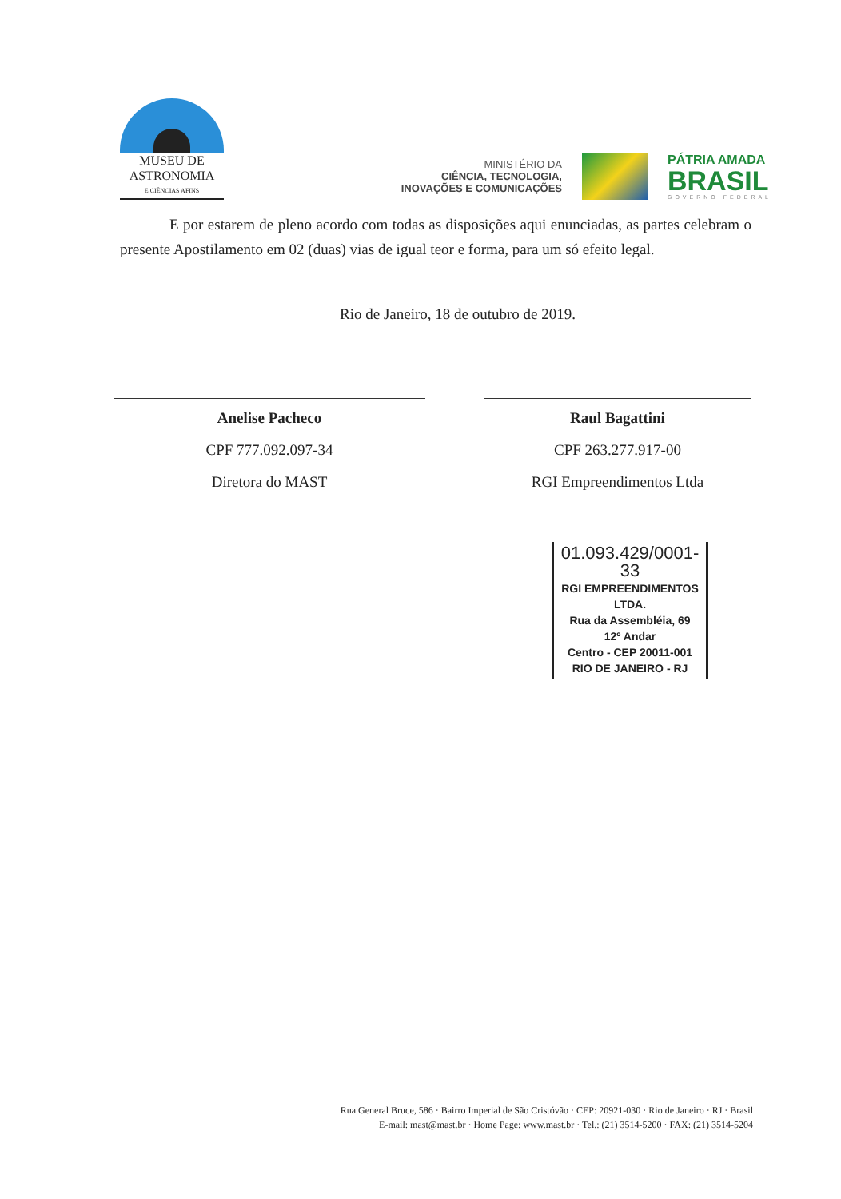MUSEU DE
ASTRONOMIA
E CIÊNCIAS AFINS
MINISTÉRIO DA
CIÊNCIA, TECNOLOGIA,
INOVAÇÕES E COMUNICAÇÕES
PÁTRIA AMADA
BRASIL
GOVERNO FEDERAL
E por estarem de pleno acordo com todas as disposições aqui enunciadas, as partes celebram o presente Apostilamento em 02 (duas) vias de igual teor e forma, para um só efeito legal.
Rio de Janeiro, 18 de outubro de 2019.
Anelise Pacheco
CPF 777.092.097-34
Diretora do MAST
Raul Bagattini
CPF 263.277.917-00
RGI Empreendimentos Ltda
01.093.429/0001-33
RGI EMPREENDIMENTOS
LTDA.
Rua da Assembléia, 69
12º Andar
Centro - CEP 20011-001
RIO DE JANEIRO - RJ
Rua General Bruce, 586 · Bairro Imperial de São Cristóvão · CEP: 20921-030 · Rio de Janeiro · RJ · Brasil
E-mail: mast@mast.br · Home Page: www.mast.br · Tel.: (21) 3514-5200 · FAX: (21) 3514-5204